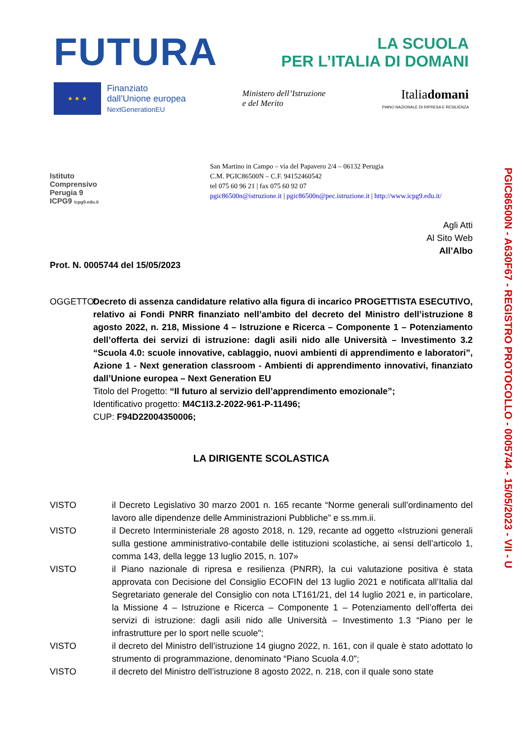FUTURA
LA SCUOLA
PER L’ITALIA DI DOMANI
★ ★ ★
Finanziato
dall’Unione europea
NextGenerationEU
Ministero dell’Istruzione
e del Merito
Italiadomani
PIANO NAZIONALE DI RIPRESA E RESILIENZA
Istituto
Comprensivo
Perugia 9
ICPG9 icpg9.edu.it
San Martino in Campo – via del Papavero 2/4 – 06132 Perugia
C.M. PGIC86500N – C.F. 94152460542
tel 075 60 96 21 | fax 075 60 92 07
pgic86500n@istruzione.it | pgic86500n@pec.istruzione.it | http://www.icpg9.edu.it/
Agli Atti
Al Sito Web
All’Albo
Prot. N. 0005744 del 15/05/2023
OGGETTO: Decreto di assenza candidature relativo alla figura di incarico PROGETTISTA ESECUTIVO, relativo ai Fondi PNRR finanziato nell’ambito del decreto del Ministro dell’istruzione 8 agosto 2022, n. 218, Missione 4 – Istruzione e Ricerca – Componente 1 – Potenziamento dell’offerta dei servizi di istruzione: dagli asili nido alle Università – Investimento 3.2 “Scuola 4.0: scuole innovative, cablaggio, nuovi ambienti di apprendimento e laboratori”, Azione 1 - Next generation classroom - Ambienti di apprendimento innovativi, finanziato dall’Unione europea – Next Generation EU
Titolo del Progetto: “Il futuro al servizio dell’apprendimento emozionale”;
Identificativo progetto: M4C1I3.2-2022-961-P-11496;
CUP: F94D22004350006;
LA DIRIGENTE SCOLASTICA
VISTO il Decreto Legislativo 30 marzo 2001 n. 165 recante “Norme generali sull’ordinamento del lavoro alle dipendenze delle Amministrazioni Pubbliche” e ss.mm.ii.
VISTO il Decreto Interministeriale 28 agosto 2018, n. 129, recante ad oggetto «Istruzioni generali sulla gestione amministrativo-contabile delle istituzioni scolastiche, ai sensi dell’articolo 1, comma 143, della legge 13 luglio 2015, n. 107»
VISTO il Piano nazionale di ripresa e resilienza (PNRR), la cui valutazione positiva è stata approvata con Decisione del Consiglio ECOFIN del 13 luglio 2021 e notificata all’Italia dal Segretariato generale del Consiglio con nota LT161/21, del 14 luglio 2021 e, in particolare, la Missione 4 – Istruzione e Ricerca – Componente 1 – Potenziamento dell’offerta dei servizi di istruzione: dagli asili nido alle Università – Investimento 1.3 “Piano per le infrastrutture per lo sport nelle scuole";
VISTO il decreto del Ministro dell’istruzione 14 giugno 2022, n. 161, con il quale è stato adottato lo strumento di programmazione, denominato “Piano Scuola 4.0";
VISTO il decreto del Ministro dell’istruzione 8 agosto 2022, n. 218, con il quale sono state
PGIC86500N - A630F67 - REGISTRO PROTOCOLLO - 0005744 - 15/05/2023 - VII - U